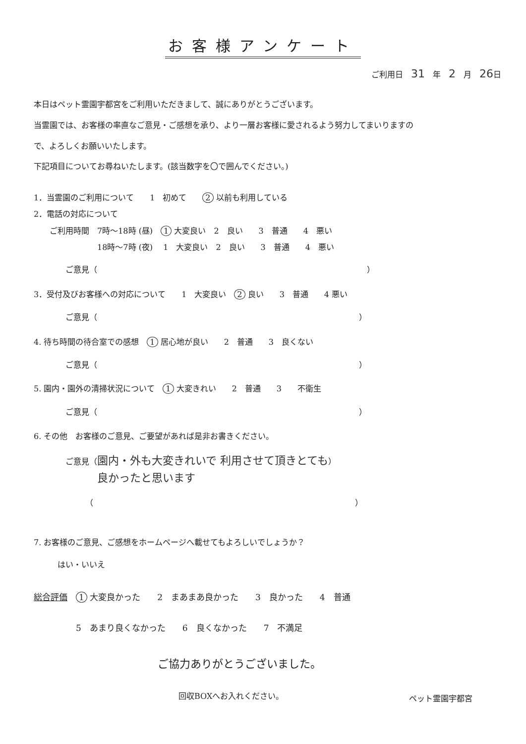お客様アンケート
ご利用日　31　年　2　月　26日
本日はペット霊園宇都宮をご利用いただきまして、誠にありがとうございます。 当霊園では、お客様の率直なご意見・ご感想を承り、より一層お客様に愛されるよう努力してまいりますの で、よろしくお願いいたします。
下記項目についてお尋ねいたします。(該当数字を〇で囲んでください。)
1．当霊園のご利用について　　1　初めて　　2 以前も利用している
2．電話の対応について
　　ご利用時間　7時～18時 (昼)　1 大変良い　2　良い　　3　普通　　4　悪い
　　　　　　　　18時～7時 (夜)　 1　大変良い　2　良い　　3　普通　　4　悪い
　　　　ご意見（　　　　　　　　　　　　　　　　　　　　　　　　　　　　　　　　　　）
3．受付及びお客様への対応について　　1　大変良い　2 良い　　3　普通　　4 悪い
　　　　ご意見（　　　　　　　　　　　　　　　　　　　　　　　　　　　　　　　　　）
4. 待ち時間の待合室での感想　1 居心地が良い　　2　普通　　3　良くない
　　　　ご意見（　　　　　　　　　　　　　　　　　　　　　　　　　　　　　　　　　）
5. 園内・園外の清掃状況について　1 大変きれい　　2　普通　　3　　不衛生
　　　　ご意見（　　　　　　　　　　　　　　　　　　　　　　　　　　　　　　　　　）
6. その他　お客様のご意見、ご要望があれば是非お書きください。
　　　　ご意見（園内・外も大変きれいで 利用させて頂きとても）
　　　　　　　　良かったと思います
　　　　　　　（　　　　　　　　　　　　　　　　　　　　　　　　　　　　　　　　　）
7. お客様のご意見、ご感想をホームページへ載せてもよろしいでしょうか？
　　　はい・いいえ
総合評価　1 大変良かった　　2　まあまあ良かった　　3　良かった　　4　普通
　　　　　5　あまり良くなかった　　6　良くなかった　　7　不満足
ご協力ありがとうございました。
回収BOXへお入れください。
ペット霊園宇都宮